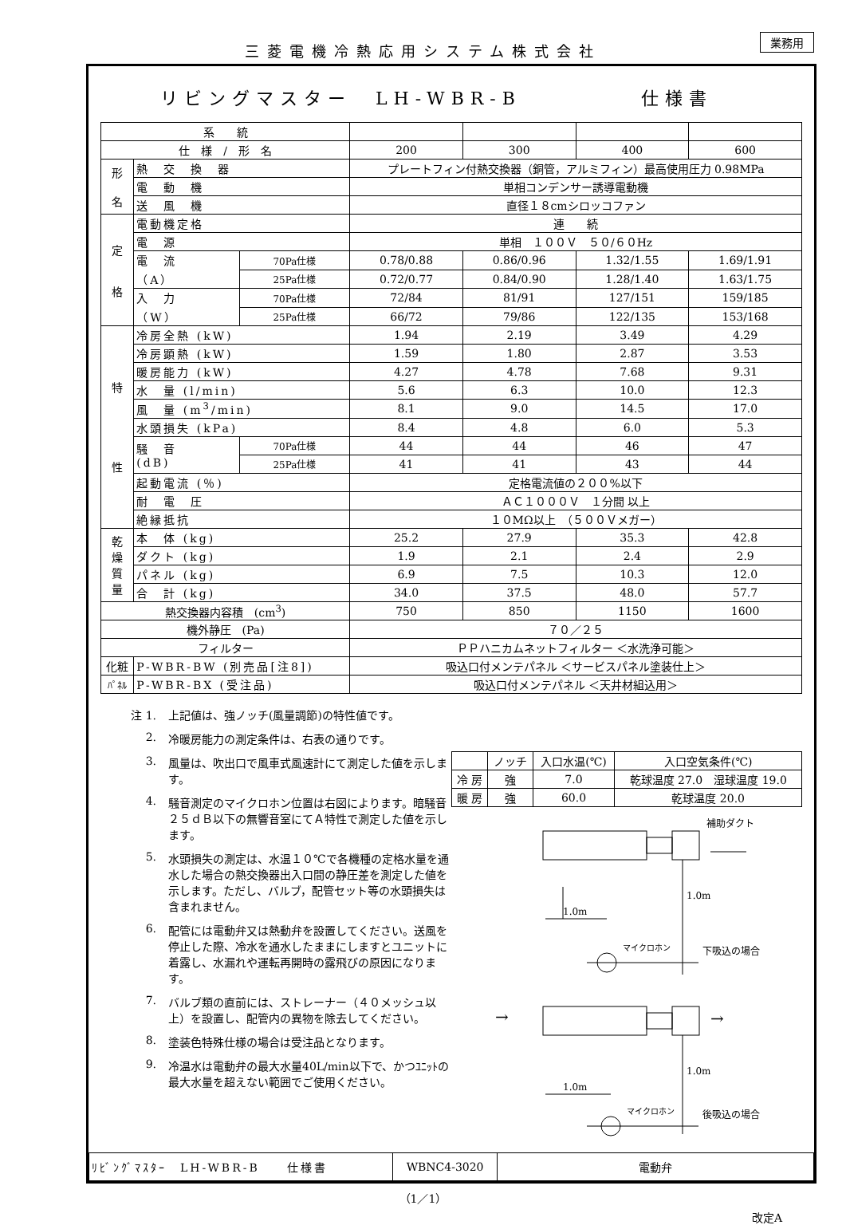三菱電機冷熱応用システム株式会社
業務用
リビングマスター　LH-WBR-B　　　　　仕様書
| 系 統 | | | | | | |
| 仕 様 / 形 名 | | | 200 | 300 | 400 | 600 |
| 形 名 | 熱 交 換 器 | | プレートフィン付熱交換器（銅管，アルミフィン）最高使用圧力 0.98MPa | | | |
| | 電 動 機 | | 単相コンデンサー誘導電動機 | | | |
| | 送 風 機 | | 直径１８cmシロッコファン | | | |
| 定 格 | 電動機定格 | | 連 続 | | | |
| | 電 源 | | 単相 １００Ｖ ５０/６０Hz | | | |
| | 電 流 （A） | 70Pa仕様 | 0.78/0.88 | 0.86/0.96 | 1.32/1.55 | 1.69/1.91 |
| | | 25Pa仕様 | 0.72/0.77 | 0.84/0.90 | 1.28/1.40 | 1.63/1.75 |
| | 入 力 （W） | 70Pa仕様 | 72/84 | 81/91 | 127/151 | 159/185 |
| | | 25Pa仕様 | 66/72 | 79/86 | 122/135 | 153/168 |
| 特 性 | 冷房全熱 (kW) | | 1.94 | 2.19 | 3.49 | 4.29 |
| | 冷房顕熱 (kW) | | 1.59 | 1.80 | 2.87 | 3.53 |
| | 暖房能力 (kW) | | 4.27 | 4.78 | 7.68 | 9.31 |
| | 水 量 (l/min) | | 5.6 | 6.3 | 10.0 | 12.3 |
| | 風 量 (m<sup>3</sup>/min) | | 8.1 | 9.0 | 14.5 | 17.0 |
| | 水頭損失 (kPa) | | 8.4 | 4.8 | 6.0 | 5.3 |
| | 騒 音 (dB) | 70Pa仕様 | 44 | 44 | 46 | 47 |
| | | 25Pa仕様 | 41 | 41 | 43 | 44 |
| | 起動電流 (％) | | 定格電流値の２００%以下 | | | |
| | 耐 電 圧 | | ＡＣ１０００Ｖ １分間 以上 | | | |
| | 絶縁抵抗 | | １０MΩ以上 （５００Ｖメガー） | | | |
| 乾 燥 質 量 | 本 体 (kg) | | 25.2 | 27.9 | 35.3 | 42.8 |
| | ダクト (kg) | | 1.9 | 2.1 | 2.4 | 2.9 |
| | パネル (kg) | | 6.9 | 7.5 | 10.3 | 12.0 |
| | 合 計 (kg) | | 34.0 | 37.5 | 48.0 | 57.7 |
| 熱交換器内容積 (cm<sup>3</sup>) | | | 750 | 850 | 1150 | 1600 |
| 機外静圧 (Pa) | | | ７０／２５ | | | |
| フィルター | | | ＰＰハニカムネットフィルター ＜水洗浄可能＞ | | | |
| 化粧 | P-WBR-BW (別売品[注8]) | | 吸込口付メンテパネル ＜サービスパネル塗装仕上＞ | | | |
| ﾊﾟﾈﾙ | P-WBR-BX (受注品) | | 吸込口付メンテパネル ＜天井材組込用＞ | | | |
注 1. 上記値は、強ノッチ(風量調節)の特性値です。
2. 冷暖房能力の測定条件は、右表の通りです。
3. 風量は、吹出口で風車式風速計にて測定した値を示します。
4. 騒音測定のマイクロホン位置は右図によります。暗騒音２５ｄＢ以下の無響音室にてＡ特性で測定した値を示します。
5. 水頭損失の測定は、水温１０℃で各機種の定格水量を通水した場合の熱交換器出入口間の静圧差を測定した値を示します。ただし、バルブ，配管セット等の水頭損失は含まれません。
6. 配管には電動弁又は熱動弁を設置してください。送風を停止した際、冷水を通水したままにしますとユニットに着露し、水漏れや運転再開時の露飛びの原因になります。
7. バルブ類の直前には、ストレーナー（４０メッシュ以上）を設置し、配管内の異物を除去してください。
8. 塗装色特殊仕様の場合は受注品となります。
9. 冷温水は電動弁の最大水量40L/min以下で、かつﾕﾆｯﾄの最大水量を超えない範囲でご使用ください。
| | ノッチ | 入口水温(℃) | 入口空気条件(℃) |
| 冷 房 | 強 | 7.0 | 乾球温度 27.0 湿球温度 19.0 |
| 暖 房 | 強 | 60.0 | 乾球温度 20.0 |
補助ダクト
1.0m
1.0m
マイクロホン
下吸込の場合
→
→
1.0m
1.0m
マイクロホン
後吸込の場合
| ﾘﾋﾞﾝｸﾞﾏｽﾀｰ LH-WBR-B 仕様書 | WBNC4-3020 | 電動弁 |
（1／1）
改定A